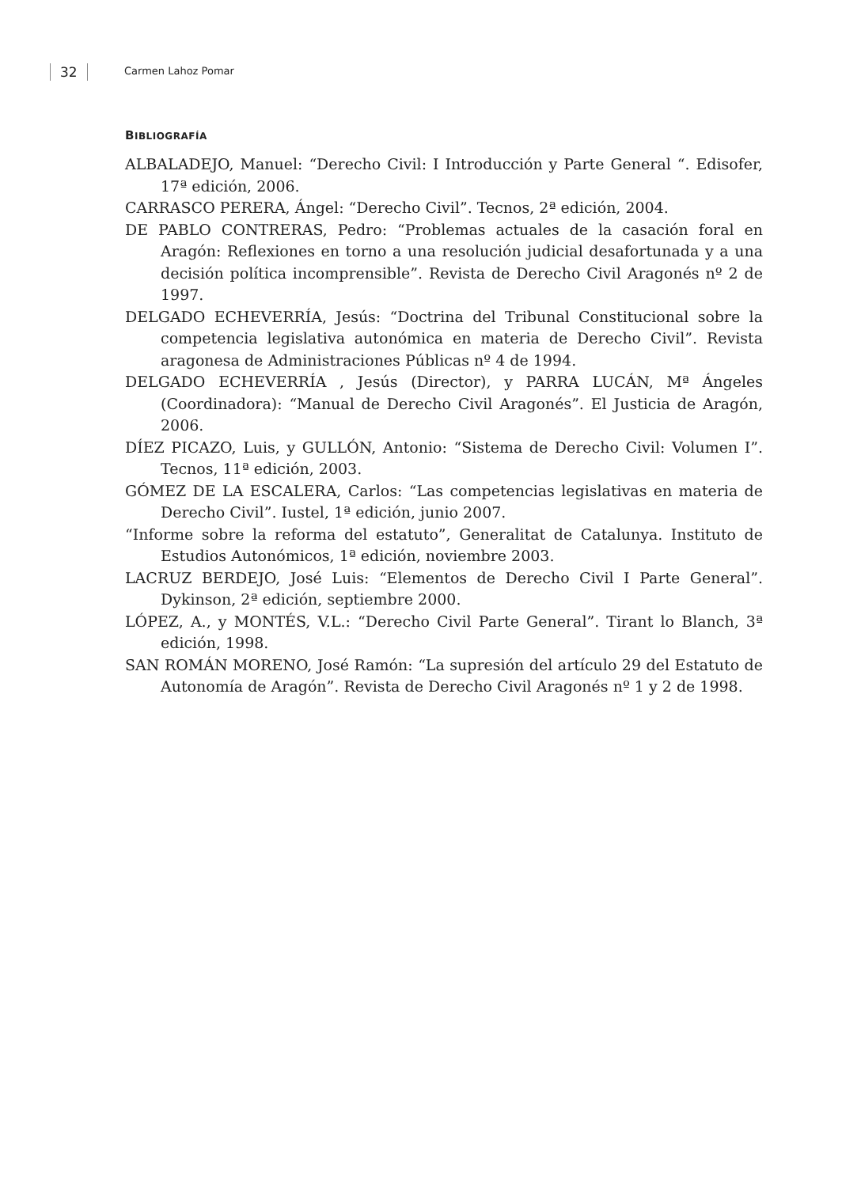32 Carmen Lahoz Pomar
BIBLIOGRAFÍA
ALBALADEJO, Manuel: “Derecho Civil: I Introducción y Parte General “. Edisofer, 17ª edición, 2006.
CARRASCO PERERA, Ángel: “Derecho Civil”. Tecnos, 2ª edición, 2004.
DE PABLO CONTRERAS, Pedro: “Problemas actuales de la casación foral en Aragón: Reflexiones en torno a una resolución judicial desafortunada y a una decisión política incomprensible”. Revista de Derecho Civil Aragonés nº 2 de 1997.
DELGADO ECHEVERRÍA, Jesús: “Doctrina del Tribunal Constitucional sobre la competencia legislativa autonómica en materia de Derecho Civil”. Revista aragonesa de Administraciones Públicas nº 4 de 1994.
DELGADO ECHEVERRÍA , Jesús (Director), y PARRA LUCÁN, Mª Ángeles (Coordinadora): “Manual de Derecho Civil Aragonés”. El Justicia de Aragón, 2006.
DÍEZ PICAZO, Luis, y GULLÓN, Antonio: “Sistema de Derecho Civil: Volumen I”. Tecnos, 11ª edición, 2003.
GÓMEZ DE LA ESCALERA, Carlos: “Las competencias legislativas en materia de Derecho Civil”. Iustel, 1ª edición, junio 2007.
“Informe sobre la reforma del estatuto”, Generalitat de Catalunya. Instituto de Estudios Autonómicos, 1ª edición, noviembre 2003.
LACRUZ BERDEJO, José Luis: “Elementos de Derecho Civil I Parte General”. Dykinson, 2ª edición, septiembre 2000.
LÓPEZ, A., y MONTÉS, V.L.: “Derecho Civil Parte General”. Tirant lo Blanch, 3ª edición, 1998.
SAN ROMÁN MORENO, José Ramón: “La supresión del artículo 29 del Estatuto de Autonomía de Aragón”. Revista de Derecho Civil Aragonés nº 1 y 2 de 1998.